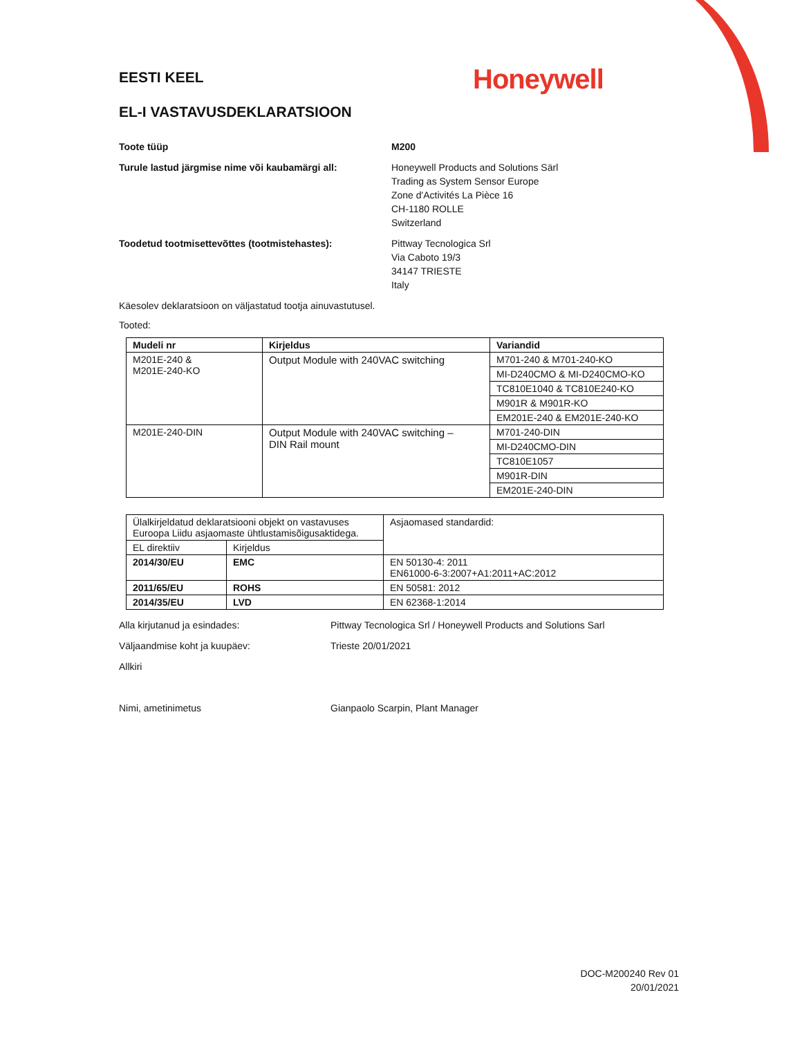EESTI KEEL
Honeywell
EL-I VASTAVUSDEKLARATSIOON
Toote tüüp M200
Turule lastud järgmise nime või kaubamärgi all:
Honeywell Products and Solutions Särl
Trading as System Sensor Europe
Zone d'Activités La Pièce 16
CH-1180 ROLLE
Switzerland
Toodetud tootmisettevõttes (tootmistehastes): Pittway Tecnologica Srl
Via Caboto 19/3
34147 TRIESTE
Italy
Käesolev deklaratsioon on väljastatud tootja ainuvastutusel.
Tooted:
| Mudeli nr | Kirjeldus | Variandid |
| --- | --- | --- |
| M201E-240 & M201E-240-KO | Output Module with 240VAC switching | M701-240 & M701-240-KO |
| | | MI-D240CMO & MI-D240CMO-KO |
| | | TC810E1040 & TC810E240-KO |
| | | M901R & M901R-KO |
| | | EM201E-240 & EM201E-240-KO |
| M201E-240-DIN | Output Module with 240VAC switching – DIN Rail mount | M701-240-DIN |
| | | MI-D240CMO-DIN |
| | | TC810E1057 |
| | | M901R-DIN |
| | | EM201E-240-DIN |
| Ülalkirjeldatud deklaratsiooni objekt on vastavuses Euroopa Liidu asjaomaste ühtlustamisõigusaktidega. | | Asjaomased standardid: |
| EL direktiiv | Kirjeldus | |
| 2014/30/EU | EMC | EN 50130-4: 2011 EN61000-6-3:2007+A1:2011+AC:2012 |
| 2011/65/EU | ROHS | EN 50581: 2012 |
| 2014/35/EU | LVD | EN 62368-1:2014 |
Alla kirjutanud ja esindades: Pittway Tecnologica Srl / Honeywell Products and Solutions Sarl
Väljaandmise koht ja kuupäev: Trieste 20/01/2021
Allkiri
Nimi, ametinimetus Gianpaolo Scarpin, Plant Manager
DOC-M200240 Rev 01
20/01/2021